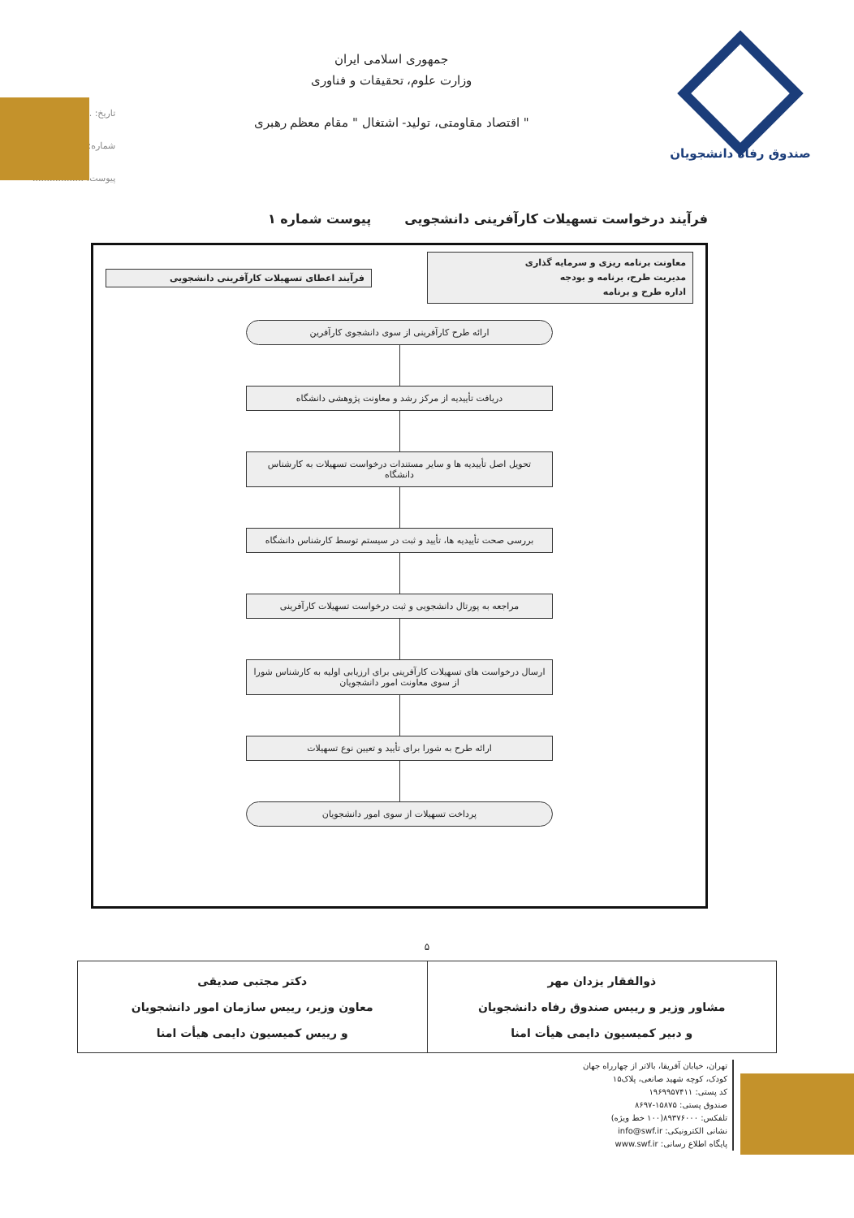صندوق رفاه دانشجویان
جمهوری اسلامی ایران
وزارت علوم، تحقیقات و فناوری
" اقتصاد مقاومتی، تولید- اشتغال " مقام معظم رهبری
تاریخ: ..................
شماره: ..................
پیوست: ..................
فرآیند درخواست تسهیلات کارآفرینی دانشجویی پیوست شماره ۱
معاونت برنامه ریزی و سرمایه گذاری
مدیریت طرح، برنامه و بودجه
اداره طرح و برنامه
فرآیند اعطای تسهیلات کارآفرینی دانشجویی
ارائه طرح کارآفرینی از سوی دانشجوی کارآفرین
دریافت تأییدیه از مرکز رشد و معاونت پژوهشی دانشگاه
تحویل اصل تأییدیه ها و سایر مستندات درخواست تسهیلات به کارشناس دانشگاه
بررسی صحت تأییدیه ها، تأیید و ثبت در سیستم توسط کارشناس دانشگاه
مراجعه به پورتال دانشجویی و ثبت درخواست تسهیلات کارآفرینی
ارسال درخواست های تسهیلات کارآفرینی برای ارزیابی اولیه به کارشناس شورا از سوی معاونت امور دانشجویان
ارائه طرح به شورا برای تأیید و تعیین نوع تسهیلات
پرداخت تسهیلات از سوی امور دانشجویان
۵
| ذوالفقار یزدان مهر مشاور وزیر و رییس صندوق رفاه دانشجویان و دبیر کمیسیون دایمی هیأت امنا | دکتر مجتبی صدیقی معاون وزیر، رییس سازمان امور دانشجویان و رییس کمیسیون دایمی هیأت امنا |
تهران، خیابان آفریقا، بالاتر از چهارراه جهان کودک، کوچه شهید صانعی، پلاک۱۵
کد پستی: ۱۹۶۹۹۵۷۴۱۱
صندوق پستی: ۱۵۸۷۵-۸۶۹۷
تلفکس: ۸۹۳۷۶۰۰۰(۱۰۰ خط ویژه)
نشانی الکترونیکی: info@swf.ir
پایگاه اطلاع رسانی: www.swf.ir